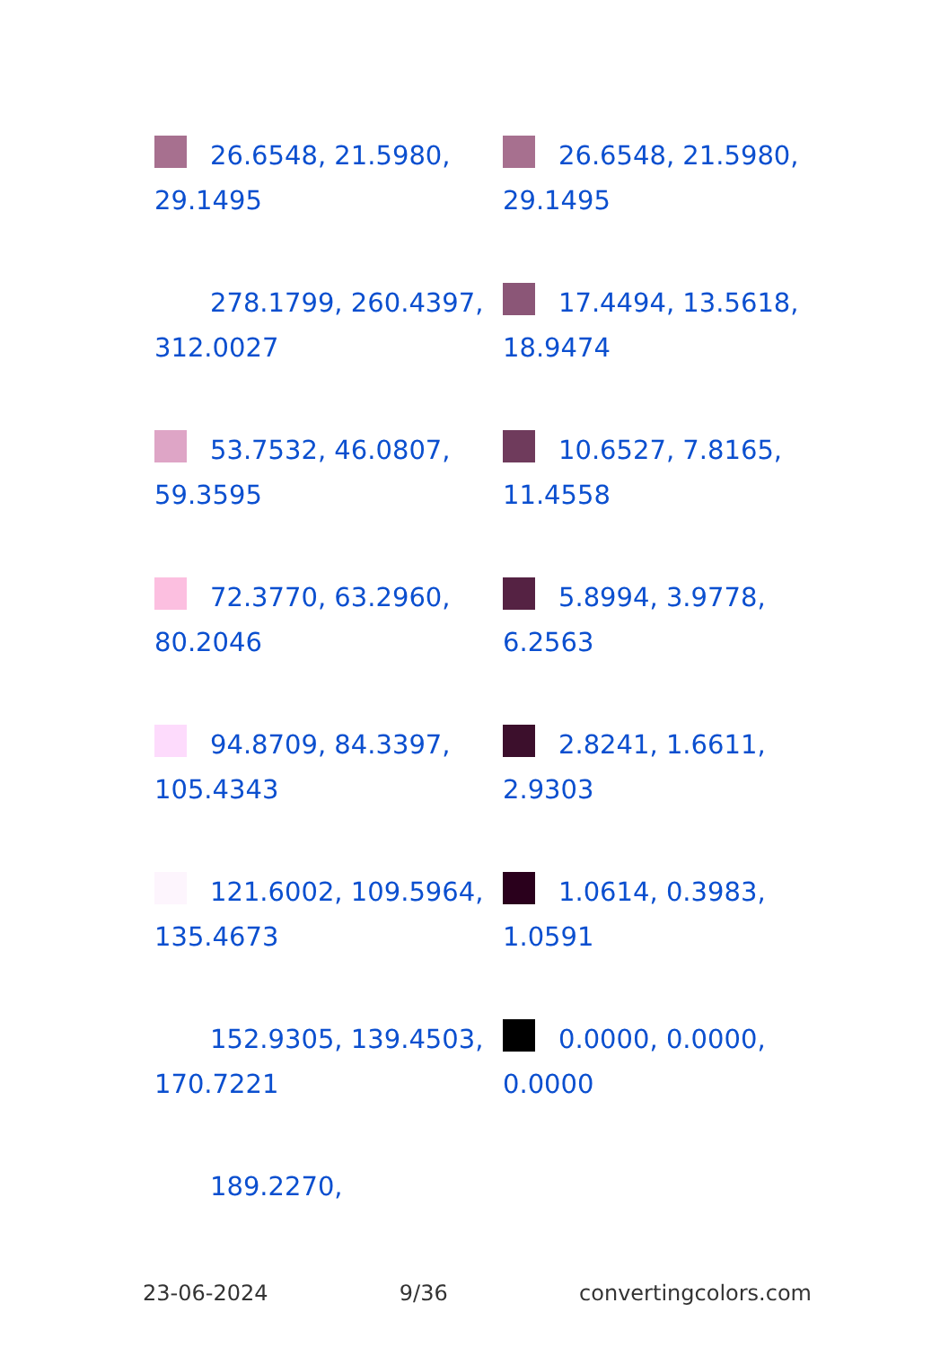26.6548, 21.5980, 29.1495
26.6548, 21.5980, 29.1495
278.1799, 260.4397, 312.0027
17.4494, 13.5618, 18.9474
53.7532, 46.0807, 59.3595
10.6527, 7.8165, 11.4558
72.3770, 63.2960, 80.2046
5.8994, 3.9778, 6.2563
94.8709, 84.3397, 105.4343
2.8241, 1.6611, 2.9303
121.6002, 109.5964, 135.4673
1.0614, 0.3983, 1.0591
152.9305, 139.4503, 170.7221
0.0000, 0.0000, 0.0000
189.2270,
23-06-2024 9/36 convertingcolors.com